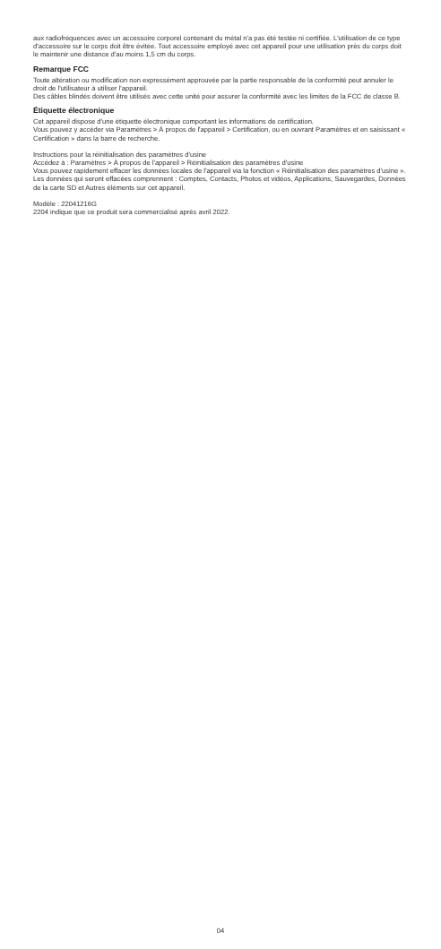aux radiofréquences avec un accessoire corporel contenant du métal n'a pas été testée ni certifiée. L'utilisation de ce type d'accessoire sur le corps doit être évitée. Tout accessoire employé avec cet appareil pour une utilisation près du corps doit le maintenir une distance d'au moins 1,5 cm du corps.
Remarque FCC
Toute altération ou modification non expressément approuvée par la partie responsable de la conformité peut annuler le droit de l'utilisateur à utiliser l'appareil.
Des câbles blindés doivent être utilisés avec cette unité pour assurer la conformité avec les limites de la FCC de classe B.
Étiquette électronique
Cet appareil dispose d'une étiquette électronique comportant les informations de certification.
Vous pouvez y accéder via Paramètres > À propos de l'appareil > Certification, ou en ouvrant Paramètres et en saisissant « Certification » dans la barre de recherche.
Instructions pour la réinitialisation des paramètres d'usine
Accédez à : Paramètres > À propos de l'appareil > Réinitialisation des paramètres d'usine
Vous pouvez rapidement effacer les données locales de l'appareil via la fonction « Réinitialisation des paramètres d'usine ». Les données qui seront effacées comprennent : Comptes, Contacts, Photos et vidéos, Applications, Sauvegardes, Données de la carte SD et Autres éléments sur cet appareil.
Modèle : 22041216G
2204 indique que ce produit sera commercialisé après avril 2022.
04